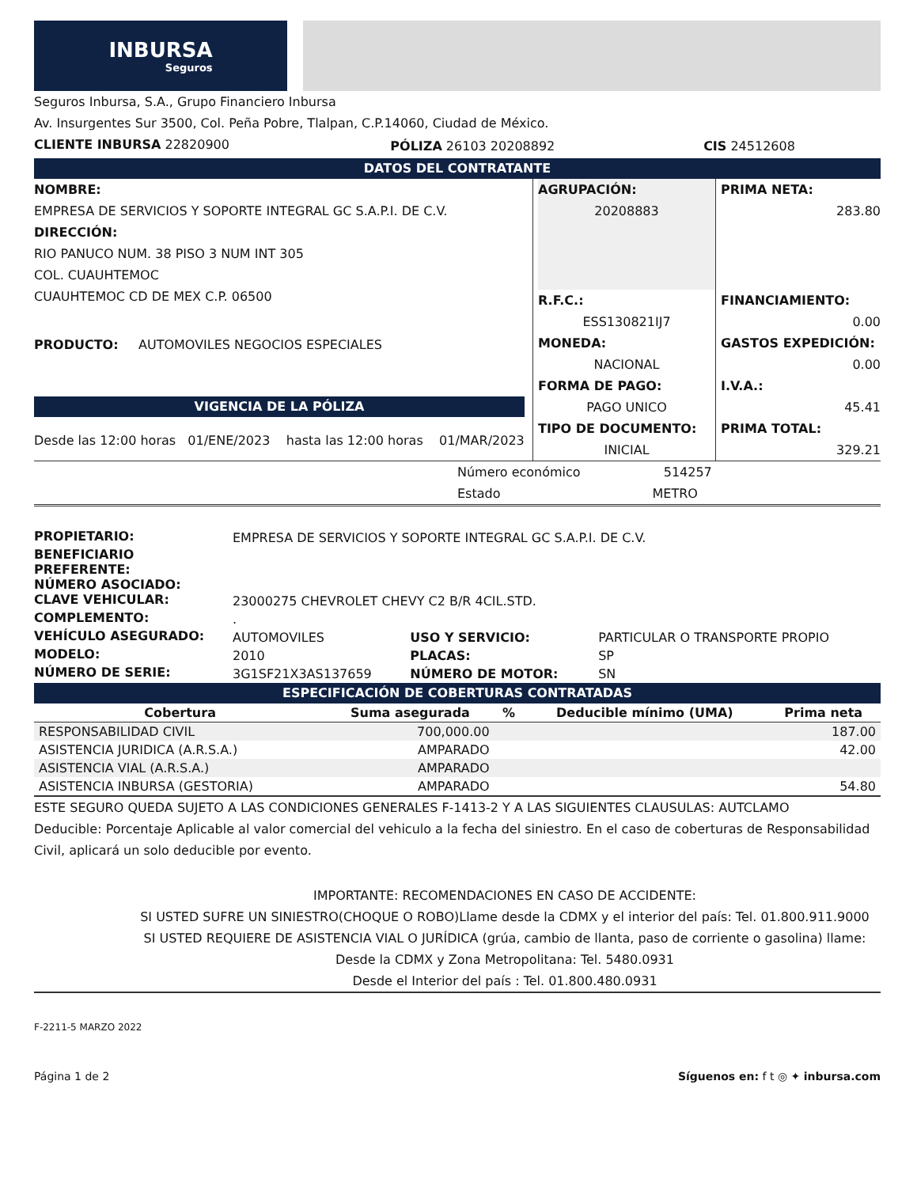INBURSA
Seguros
Seguros Inbursa, S.A., Grupo Financiero Inbursa
Av. Insurgentes Sur 3500, Col. Peña Pobre, Tlalpan, C.P.14060, Ciudad de México.
| CLIENTE INBURSA 22820900 | PÓLIZA 26103 20208892 | CIS 24512608 |
DATOS DEL CONTRATANTE
NOMBRE:
EMPRESA DE SERVICIOS Y SOPORTE INTEGRAL GC S.A.P.I. DE C.V.
DIRECCIÓN:
RIO PANUCO NUM. 38 PISO 3 NUM INT 305
COL. CUAUHTEMOC
CUAUHTEMOC CD DE MEX C.P. 06500
PRODUCTO: AUTOMOVILES NEGOCIOS ESPECIALES
VIGENCIA DE LA PÓLIZA
Desde las 12:00 horas 01/ENE/2023 hasta las 12:00 horas 01/MAR/2023
AGRUPACIÓN:
20208883
R.F.C.:
ESS130821IJ7
MONEDA:
NACIONAL
FORMA DE PAGO:
PAGO UNICO
TIPO DE DOCUMENTO:
INICIAL
PRIMA NETA:
283.80
FINANCIAMIENTO:
0.00
GASTOS EXPEDICIÓN:
0.00
I.V.A.:
45.41
PRIMA TOTAL:
329.21
Número económico 514257
Estado METRO
| PROPIETARIO: | EMPRESA DE SERVICIOS Y SOPORTE INTEGRAL GC S.A.P.I. DE C.V. | | |
| BENEFICIARIO PREFERENTE: | | | |
| NÚMERO ASOCIADO: | | | |
| CLAVE VEHICULAR: | 23000275 CHEVROLET CHEVY C2 B/R 4CIL.STD. | | |
| COMPLEMENTO: | . | | |
| VEHÍCULO ASEGURADO: | AUTOMOVILES | USO Y SERVICIO: | PARTICULAR O TRANSPORTE PROPIO |
| MODELO: | 2010 | PLACAS: | SP |
| NÚMERO DE SERIE: | 3G1SF21X3AS137659 | NÚMERO DE MOTOR: | SN |
ESPECIFICACIÓN DE COBERTURAS CONTRATADAS
| Cobertura | Suma asegurada | % | Deducible mínimo (UMA) | Prima neta |
| --- | --- | --- | --- | --- |
| RESPONSABILIDAD CIVIL | 700,000.00 | | | 187.00 |
| ASISTENCIA JURIDICA (A.R.S.A.) | AMPARADO | | | 42.00 |
| ASISTENCIA VIAL (A.R.S.A.) | AMPARADO | | | |
| ASISTENCIA INBURSA (GESTORIA) | AMPARADO | | | 54.80 |
ESTE SEGURO QUEDA SUJETO A LAS CONDICIONES GENERALES F-1413-2 Y A LAS SIGUIENTES CLAUSULAS: AUTCLAMO
Deducible: Porcentaje Aplicable al valor comercial del vehiculo a la fecha del siniestro. En el caso de coberturas de Responsabilidad Civil, aplicará un solo deducible por evento.
IMPORTANTE: RECOMENDACIONES EN CASO DE ACCIDENTE:
SI USTED SUFRE UN SINIESTRO(CHOQUE O ROBO)Llame desde la CDMX y el interior del país: Tel. 01.800.911.9000
SI USTED REQUIERE DE ASISTENCIA VIAL O JURÍDICA (grúa, cambio de llanta, paso de corriente o gasolina) llame:
Desde la CDMX y Zona Metropolitana: Tel. 5480.0931
Desde el Interior del país : Tel. 01.800.480.0931
F-2211-5 MARZO 2022
Página 1 de 2 Síguenos en: f t ◎ ✦ inbursa.com